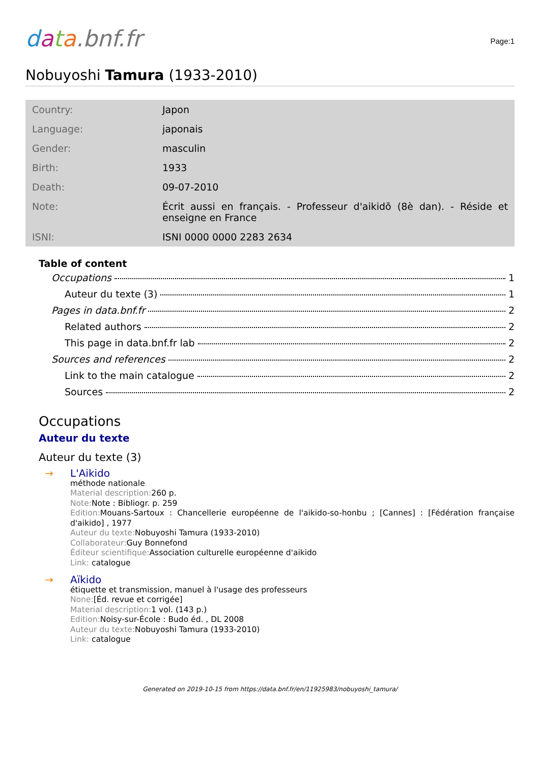data.bnf.fr
Page:1
Nobuyoshi Tamura (1933-2010)
| Country: | Japon |
| Language: | japonais |
| Gender: | masculin |
| Birth: | 1933 |
| Death: | 09-07-2010 |
| Note: | Écrit aussi en français. - Professeur d'aikidō (8è dan). - Réside et enseigne en France |
| ISNI: | ISNI 0000 0000 2283 2634 |
Table of content
Occupations 1
Auteur du texte (3) 1
Pages in data.bnf.fr 2
Related authors 2
This page in data.bnf.fr lab 2
Sources and references 2
Link to the main catalogue 2
Sources 2
Occupations
Auteur du texte
Auteur du texte (3)
→ L'Aikido
méthode nationale
Material description: 260 p.
Note: Note : Bibliogr. p. 259
Edition: Mouans-Sartoux : Chancellerie européenne de l'aikido-so-honbu ; [Cannes] : [Fédération française d'aikido] , 1977
Auteur du texte: Nobuyoshi Tamura (1933-2010)
Collaborateur: Guy Bonnefond
Éditeur scientifique: Association culturelle européenne d'aikido
Link: catalogue
→ Aïkido
étiquette et transmission, manuel à l'usage des professeurs
None:[Éd. revue et corrigée]
Material description: 1 vol. (143 p.)
Edition: Noisy-sur-École : Budo éd. , DL 2008
Auteur du texte: Nobuyoshi Tamura (1933-2010)
Link: catalogue
Generated on 2019-10-15 from https://data.bnf.fr/en/11925983/nobuyoshi_tamura/